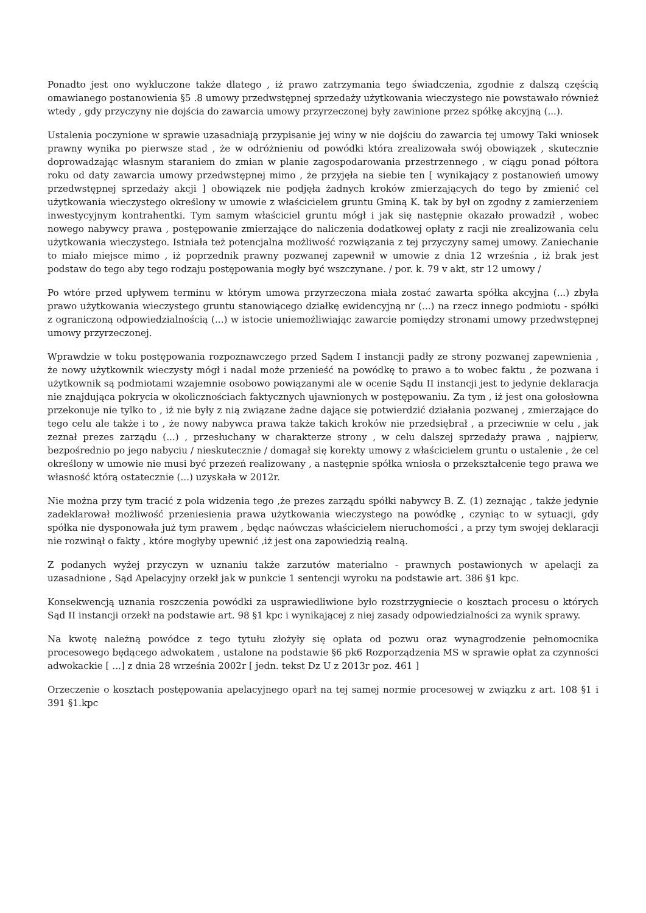Ponadto jest ono wykluczone także dlatego , iż prawo zatrzymania tego świadczenia, zgodnie z dalszą częścią omawianego postanowienia §5 .8 umowy przedwstępnej sprzedaży użytkowania wieczystego nie powstawało również wtedy , gdy przyczyny nie dojścia do zawarcia umowy przyrzeczonej były zawinione przez spółkę akcyjną (...).
Ustalenia poczynione w sprawie uzasadniają przypisanie jej winy w nie dojściu do zawarcia tej umowy Taki wniosek prawny wynika po pierwsze stad , że w odróżnieniu od powódki która zrealizowała swój obowiązek , skutecznie doprowadzając własnym staraniem do zmian w planie zagospodarowania przestrzennego , w ciągu ponad półtora roku od daty zawarcia umowy przedwstępnej mimo , że przyjęła na siebie ten [ wynikający z postanowień umowy przedwstępnej sprzedaży akcji ] obowiązek nie podjęła żadnych kroków zmierzających do tego by zmienić cel użytkowania wieczystego określony w umowie z właścicielem gruntu Gminą K. tak by był on zgodny z zamierzeniem inwestycyjnym kontrahentki. Tym samym właściciel gruntu mógł i jak się następnie okazało prowadził , wobec nowego nabywcy prawa , postępowanie zmierzające do naliczenia dodatkowej opłaty z racji nie zrealizowania celu użytkowania wieczystego. Istniała też potencjalna możliwość rozwiązania z tej przyczyny samej umowy. Zaniechanie to miało miejsce mimo , iż poprzednik prawny pozwanej zapewnił w umowie z dnia 12 września , iż brak jest podstaw do tego aby tego rodzaju postępowania mogły być wszczynane. / por. k. 79 v akt, str 12 umowy /
Po wtóre przed upływem terminu w którym umowa przyrzeczona miała zostać zawarta spółka akcyjna (...) zbyła prawo użytkowania wieczystego gruntu stanowiącego działkę ewidencyjną nr (...) na rzecz innego podmiotu - spółki z ograniczoną odpowiedzialnością (...) w istocie uniemożliwiając zawarcie pomiędzy stronami umowy przedwstępnej umowy przyrzeczonej.
Wprawdzie w toku postępowania rozpoznawczego przed Sądem I instancji padły ze strony pozwanej zapewnienia , że nowy użytkownik wieczysty mógł i nadal może przenieść na powódkę to prawo a to wobec faktu , że pozwana i użytkownik są podmiotami wzajemnie osobowo powiązanymi ale w ocenie Sądu II instancji jest to jedynie deklaracja nie znajdująca pokrycia w okolicznościach faktycznych ujawnionych w postępowaniu. Za tym , iż jest ona gołosłowna przekonuje nie tylko to , iż nie były z nią związane żadne dające się potwierdzić działania pozwanej , zmierzające do tego celu ale także i to , że nowy nabywca prawa także takich kroków nie przedsiębrał , a przeciwnie w celu , jak zeznał prezes zarządu (...) , przesłuchany w charakterze strony , w celu dalszej sprzedaży prawa , najpierw, bezpośrednio po jego nabyciu / nieskutecznie / domagał się korekty umowy z właścicielem gruntu o ustalenie , że cel określony w umowie nie musi być przezeń realizowany , a następnie spółka wniosła o przekształcenie tego prawa we własność którą ostatecznie (...) uzyskała w 2012r.
Nie można przy tym tracić z pola widzenia tego ,że prezes zarządu spółki nabywcy B. Z. (1) zeznając , także jedynie zadeklarował możliwość przeniesienia prawa użytkowania wieczystego na powódkę , czyniąc to w sytuacji, gdy spółka nie dysponowała już tym prawem , będąc naówczas właścicielem nieruchomości , a przy tym swojej deklaracji nie rozwinął o fakty , które mogłyby upewnić ,iż jest ona zapowiedzią realną.
Z podanych wyżej przyczyn w uznaniu także zarzutów materialno - prawnych postawionych w apelacji za uzasadnione , Sąd Apelacyjny orzekł jak w punkcie 1 sentencji wyroku na podstawie art. 386 §1 kpc.
Konsekwencją uznania roszczenia powódki za usprawiedliwione było rozstrzygniecie o kosztach procesu o których Sąd II instancji orzekł na podstawie art. 98 §1 kpc i wynikającej z niej zasady odpowiedzialności za wynik sprawy.
Na kwotę należną powódce z tego tytułu złożyły się opłata od pozwu oraz wynagrodzenie pełnomocnika procesowego będącego adwokatem , ustalone na podstawie §6 pk6 Rozporządzenia MS w sprawie opłat za czynności adwokackie [ ...] z dnia 28 września 2002r [ jedn. tekst Dz U z 2013r poz. 461 ]
Orzeczenie o kosztach postępowania apelacyjnego oparł na tej samej normie procesowej w związku z art. 108 §1 i 391 §1.kpc